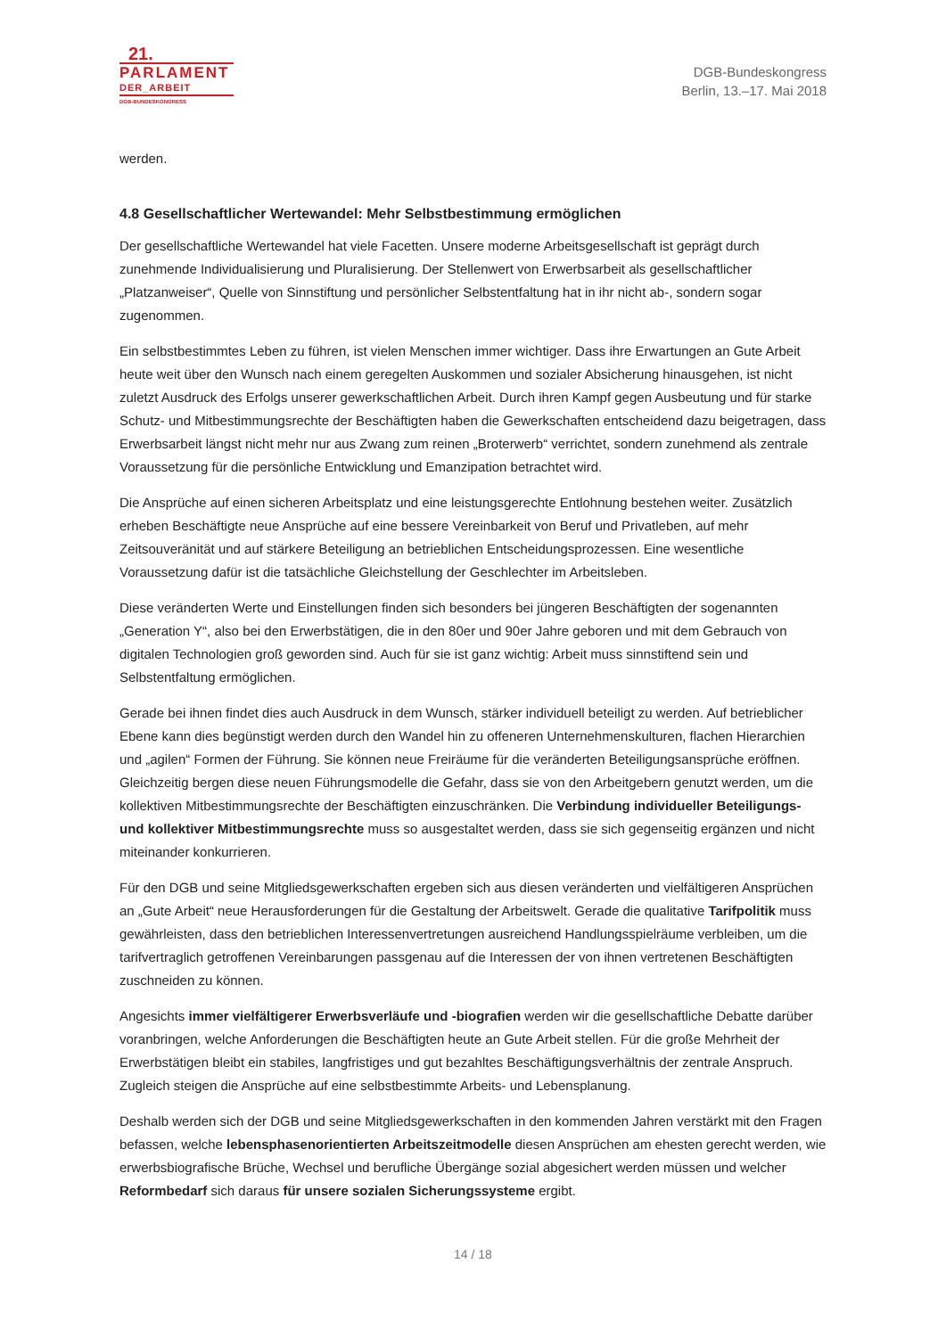21.
PARLAMENT
DER_ARBEIT
DGB-BUNDESKONGRESS
DGB-Bundeskongress
Berlin, 13.–17. Mai 2018
werden.
4.8 Gesellschaftlicher Wertewandel: Mehr Selbstbestimmung ermöglichen
Der gesellschaftliche Wertewandel hat viele Facetten. Unsere moderne Arbeitsgesellschaft ist geprägt durch zunehmende Individualisierung und Pluralisierung. Der Stellenwert von Erwerbsarbeit als gesellschaftlicher „Platzanweiser“, Quelle von Sinnstiftung und persönlicher Selbstentfaltung hat in ihr nicht ab-, sondern sogar zugenommen.
Ein selbstbestimmtes Leben zu führen, ist vielen Menschen immer wichtiger. Dass ihre Erwartungen an Gute Arbeit heute weit über den Wunsch nach einem geregelten Auskommen und sozialer Absicherung hinausgehen, ist nicht zuletzt Ausdruck des Erfolgs unserer gewerkschaftlichen Arbeit. Durch ihren Kampf gegen Ausbeutung und für starke Schutz- und Mitbestimmungsrechte der Beschäftigten haben die Gewerkschaften entscheidend dazu beigetragen, dass Erwerbsarbeit längst nicht mehr nur aus Zwang zum reinen „Broterwerb“ verrichtet, sondern zunehmend als zentrale Voraussetzung für die persönliche Entwicklung und Emanzipation betrachtet wird.
Die Ansprüche auf einen sicheren Arbeitsplatz und eine leistungsgerechte Entlohnung bestehen weiter. Zusätzlich erheben Beschäftigte neue Ansprüche auf eine bessere Vereinbarkeit von Beruf und Privatleben, auf mehr Zeitsouveränität und auf stärkere Beteiligung an betrieblichen Entscheidungsprozessen. Eine wesentliche Voraussetzung dafür ist die tatsächliche Gleichstellung der Geschlechter im Arbeitsleben.
Diese veränderten Werte und Einstellungen finden sich besonders bei jüngeren Beschäftigten der sogenannten „Generation Y“, also bei den Erwerbstätigen, die in den 80er und 90er Jahre geboren und mit dem Gebrauch von digitalen Technologien groß geworden sind. Auch für sie ist ganz wichtig: Arbeit muss sinnstiftend sein und Selbstentfaltung ermöglichen.
Gerade bei ihnen findet dies auch Ausdruck in dem Wunsch, stärker individuell beteiligt zu werden. Auf betrieblicher Ebene kann dies begünstigt werden durch den Wandel hin zu offeneren Unternehmenskulturen, flachen Hierarchien und „agilen“ Formen der Führung. Sie können neue Freiräume für die veränderten Beteiligungsansprüche eröffnen. Gleichzeitig bergen diese neuen Führungsmodelle die Gefahr, dass sie von den Arbeitgebern genutzt werden, um die kollektiven Mitbestimmungsrechte der Beschäftigten einzuschränken. Die Verbindung individueller Beteiligungs- und kollektiver Mitbestimmungsrechte muss so ausgestaltet werden, dass sie sich gegenseitig ergänzen und nicht miteinander konkurrieren.
Für den DGB und seine Mitgliedsgewerkschaften ergeben sich aus diesen veränderten und vielfältigeren Ansprüchen an „Gute Arbeit“ neue Herausforderungen für die Gestaltung der Arbeitswelt. Gerade die qualitative Tarifpolitik muss gewährleisten, dass den betrieblichen Interessenvertretungen ausreichend Handlungsspielräume verbleiben, um die tarifvertraglich getroffenen Vereinbarungen passgenau auf die Interessen der von ihnen vertretenen Beschäftigten zuschneiden zu können.
Angesichts immer vielfältigerer Erwerbsverläufe und -biografien werden wir die gesellschaftliche Debatte darüber voranbringen, welche Anforderungen die Beschäftigten heute an Gute Arbeit stellen. Für die große Mehrheit der Erwerbstätigen bleibt ein stabiles, langfristiges und gut bezahltes Beschäftigungsverhältnis der zentrale Anspruch. Zugleich steigen die Ansprüche auf eine selbstbestimmte Arbeits- und Lebensplanung.
Deshalb werden sich der DGB und seine Mitgliedsgewerkschaften in den kommenden Jahren verstärkt mit den Fragen befassen, welche lebensphasenorientierten Arbeitszeitmodelle diesen Ansprüchen am ehesten gerecht werden, wie erwerbsbiografische Brüche, Wechsel und berufliche Übergänge sozial abgesichert werden müssen und welcher Reformbedarf sich daraus für unsere sozialen Sicherungssysteme ergibt.
14 / 18